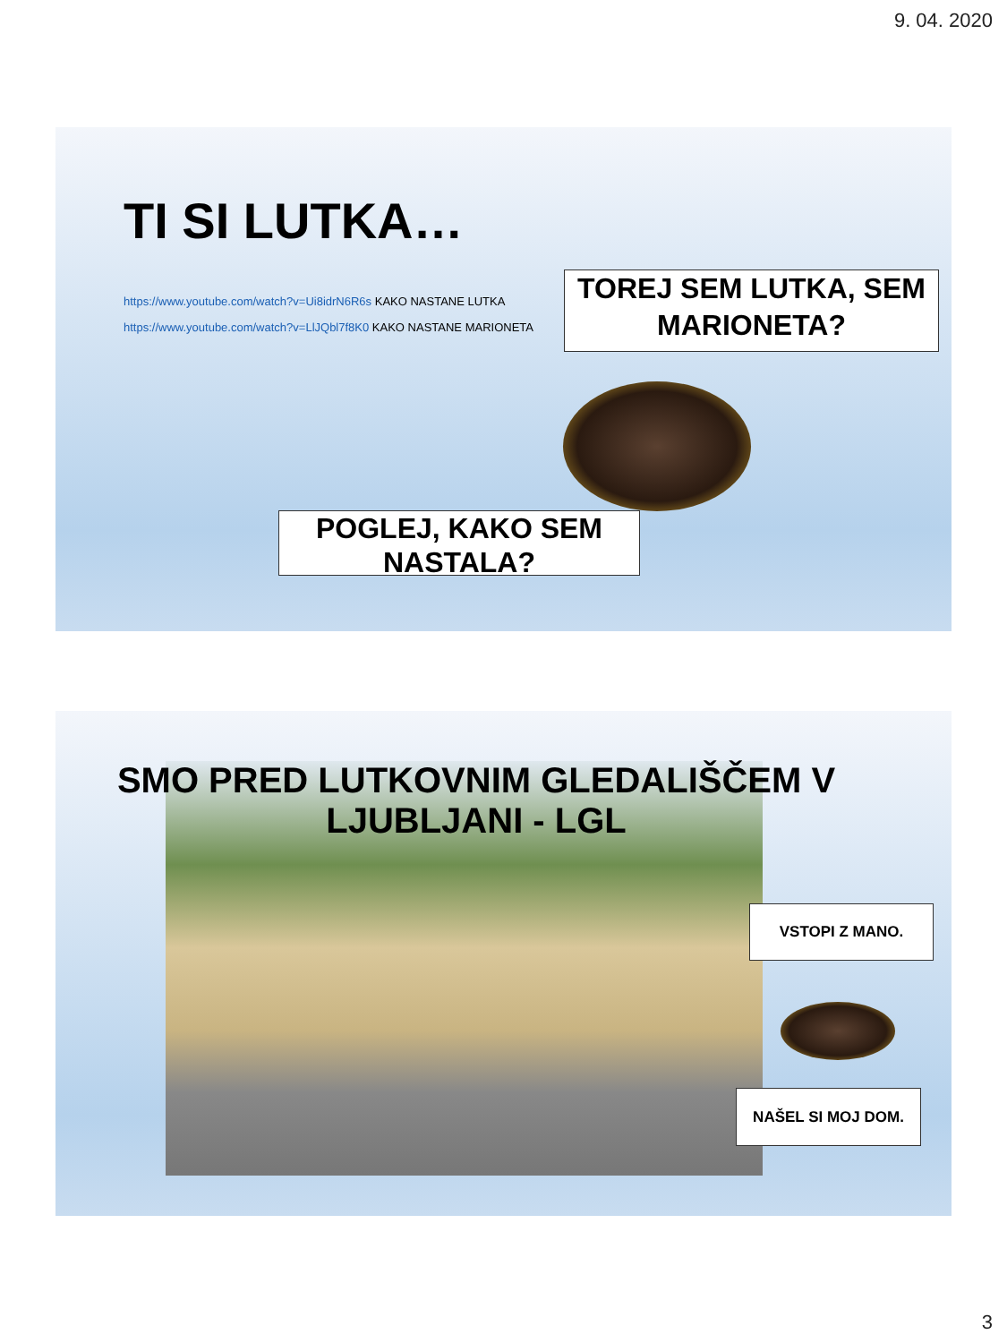9. 04. 2020
TI SI LUTKA…
https://www.youtube.com/watch?v=Ui8idrN6R6s KAKO NASTANE LUTKA
https://www.youtube.com/watch?v=LlJQbl7f8K0 KAKO NASTANE MARIONETA
TOREJ SEM LUTKA, SEM MARIONETA?
POGLEJ, KAKO SEM NASTALA?
SMO PRED LUTKOVNIM GLEDALIŠČEM V LJUBLJANI - LGL
VSTOPI Z MANO.
NAŠEL SI MOJ DOM.
3